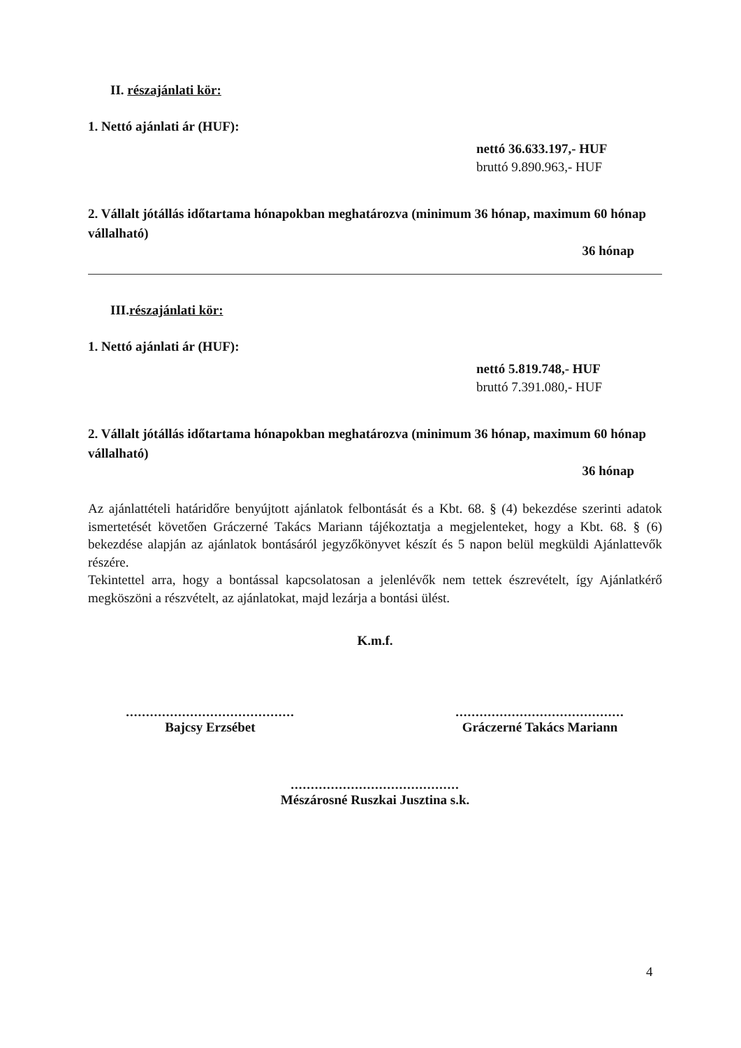II. részajánlati kör:
1. Nettó ajánlati ár (HUF):
nettó 36.633.197,- HUF
bruttó 9.890.963,- HUF
2. Vállalt jótállás időtartama hónapokban meghatározva (minimum 36 hónap, maximum 60 hónap vállalható)
36 hónap
III.részajánlati kör:
1. Nettó ajánlati ár (HUF):
nettó 5.819.748,- HUF
bruttó 7.391.080,- HUF
2. Vállalt jótállás időtartama hónapokban meghatározva (minimum 36 hónap, maximum 60 hónap vállalható)
36 hónap
Az ajánlattételi határidőre benyújtott ajánlatok felbontását és a Kbt. 68. § (4) bekezdése szerinti adatok ismertetését követően Gráczerné Takács Mariann tájékoztatja a megjelenteket, hogy a Kbt. 68. § (6) bekezdése alapján az ajánlatok bontásáról jegyzőkönyvet készít és 5 napon belül megküldi Ajánlattevők részére.
Tekintettel arra, hogy a bontással kapcsolatosan a jelenlévők nem tettek észrevételt, így Ajánlatkérő megköszöni a részvételt, az ajánlatokat, majd lezárja a bontási ülést.
K.m.f.
..........................................
Bajcsy Erzsébet
..........................................
Gráczerné Takács Mariann
..........................................
Mészárosné Ruszkai Jusztina s.k.
4